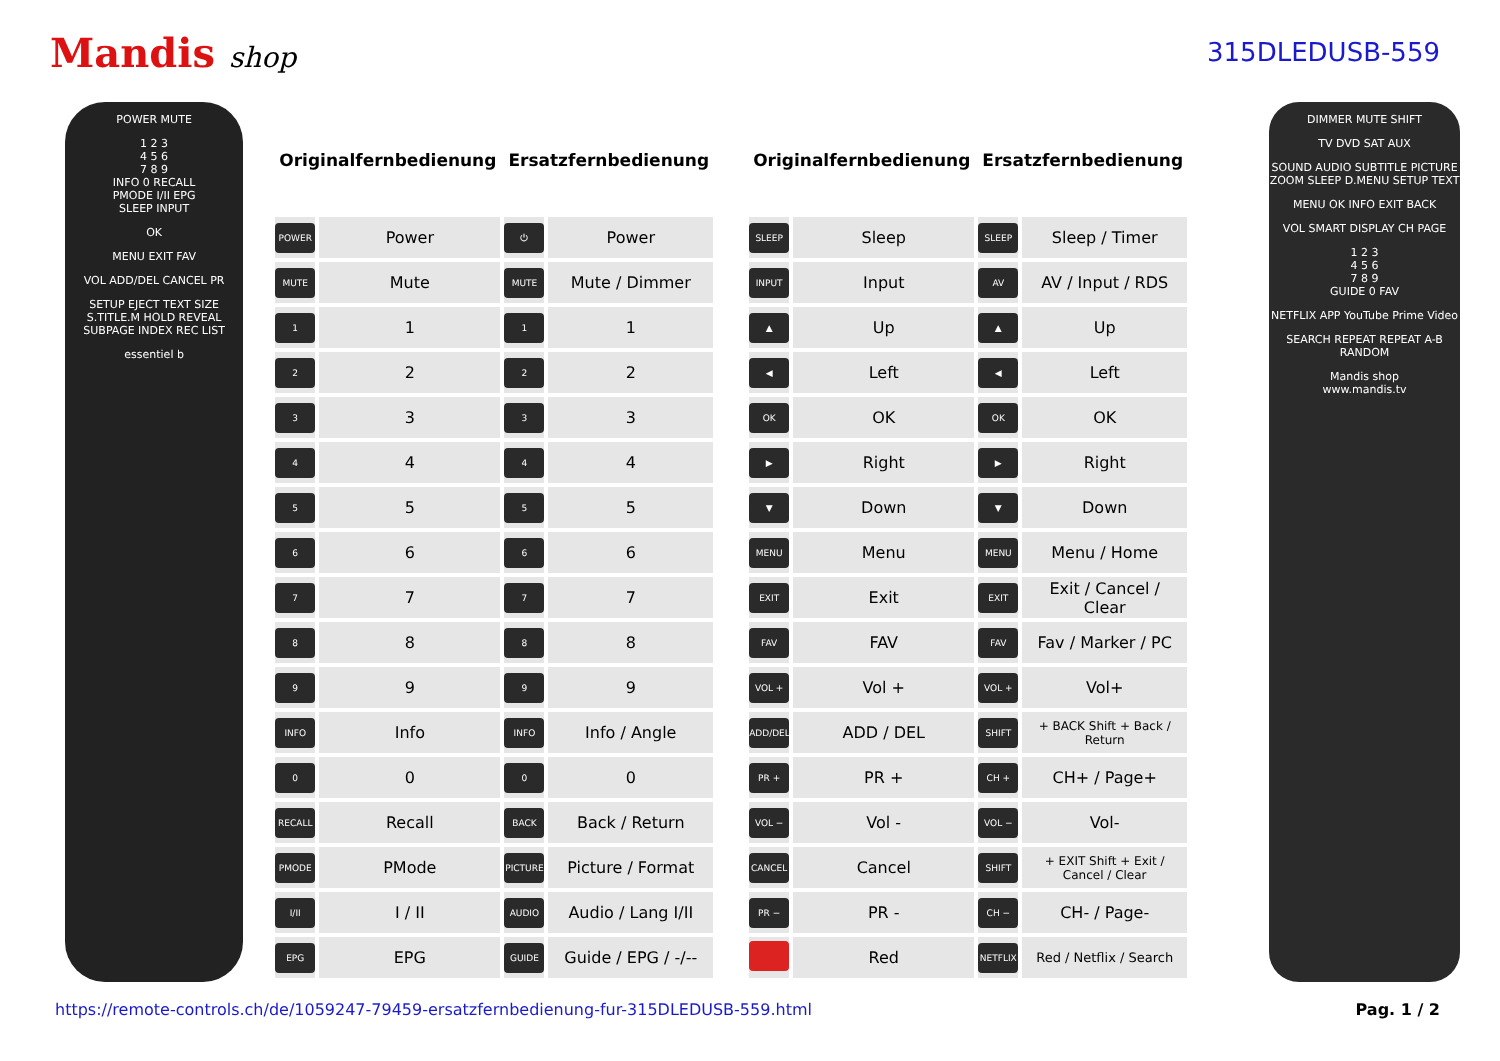Mandis shop 315DLEDUSB-559
POWER MUTE
1 2 3
4 5 6
7 8 9
INFO 0 RECALL
PMODE I/II EPG
SLEEP INPUT
OK
MENU EXIT FAV
VOL ADD/DEL CANCEL PR
SETUP EJECT TEXT SIZE S.TITLE.M HOLD REVEAL SUBPAGE INDEX REC LIST
essentiel b
| Originalfernbedienung | | Ersatzfernbedienung | |
| --- | --- | --- | --- |
| POWER | Power | ⏻ | Power |
| MUTE | Mute | MUTE | Mute / Dimmer |
| 1 | 1 | 1 | 1 |
| 2 | 2 | 2 | 2 |
| 3 | 3 | 3 | 3 |
| 4 | 4 | 4 | 4 |
| 5 | 5 | 5 | 5 |
| 6 | 6 | 6 | 6 |
| 7 | 7 | 7 | 7 |
| 8 | 8 | 8 | 8 |
| 9 | 9 | 9 | 9 |
| INFO | Info | INFO | Info / Angle |
| 0 | 0 | 0 | 0 |
| RECALL | Recall | BACK | Back / Return |
| PMODE | PMode | PICTURE | Picture / Format |
| I/II | I / II | AUDIO | Audio / Lang I/II |
| EPG | EPG | GUIDE | Guide / EPG / -/-- |
| Originalfernbedienung | | Ersatzfernbedienung | |
| --- | --- | --- | --- |
| SLEEP | Sleep | SLEEP | Sleep / Timer |
| INPUT | Input | AV | AV / Input / RDS |
| ▲ | Up | ▲ | Up |
| ◀ | Left | ◀ | Left |
| OK | OK | OK | OK |
| ▶ | Right | ▶ | Right |
| ▼ | Down | ▼ | Down |
| MENU | Menu | MENU | Menu / Home |
| EXIT | Exit | EXIT | Exit / Cancel / Clear |
| FAV | FAV | FAV | Fav / Marker / PC |
| VOL + | Vol + | VOL + | Vol+ |
| ADD/DEL | ADD / DEL | SHIFT | + BACK Shift + Back / Return |
| PR + | PR + | CH + | CH+ / Page+ |
| VOL − | Vol - | VOL − | Vol- |
| CANCEL | Cancel | SHIFT | + EXIT Shift + Exit / Cancel / Clear |
| PR − | PR - | CH − | CH- / Page- |
| | Red | NETFLIX | Red / Netflix / Search |
DIMMER MUTE SHIFT
TV DVD SAT AUX
SOUND AUDIO SUBTITLE PICTURE ZOOM SLEEP D.MENU SETUP TEXT
MENU OK INFO EXIT BACK
VOL SMART DISPLAY CH PAGE
1 2 3
4 5 6
7 8 9
GUIDE 0 FAV
NETFLIX APP YouTube Prime Video
SEARCH REPEAT REPEAT A-B RANDOM
Mandis shop
www.mandis.tv
https://remote-controls.ch/de/1059247-79459-ersatzfernbedienung-fur-315DLEDUSB-559.html Pag. 1 / 2